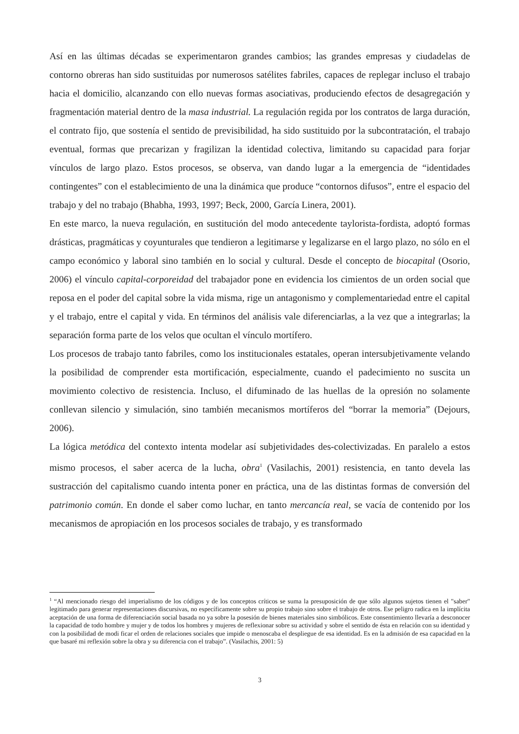Así en las últimas décadas se experimentaron grandes cambios; las grandes empresas y ciudadelas de contorno obreras han sido sustituidas por numerosos satélites fabriles, capaces de replegar incluso el trabajo hacia el domicilio, alcanzando con ello nuevas formas asociativas, produciendo efectos de desagregación y fragmentación material dentro de la masa industrial. La regulación regida por los contratos de larga duración, el contrato fijo, que sostenía el sentido de previsibilidad, ha sido sustituido por la subcontratación, el trabajo eventual, formas que precarizan y fragilizan la identidad colectiva, limitando su capacidad para forjar vínculos de largo plazo. Estos procesos, se observa, van dando lugar a la emergencia de “identidades contingentes” con el establecimiento de una la dinámica que produce “contornos difusos”, entre el espacio del trabajo y del no trabajo (Bhabha, 1993, 1997; Beck, 2000, García Linera, 2001).
En este marco, la nueva regulación, en sustitución del modo antecedente taylorista-fordista, adoptó formas drásticas, pragmáticas y coyunturales que tendieron a legitimarse y legalizarse en el largo plazo, no sólo en el campo económico y laboral sino también en lo social y cultural. Desde el concepto de biocapital (Osorio, 2006) el vínculo capital-corporeidad del trabajador pone en evidencia los cimientos de un orden social que reposa en el poder del capital sobre la vida misma, rige un antagonismo y complementariedad entre el capital y el trabajo, entre el capital y vida. En términos del análisis vale diferenciarlas, a la vez que a integrarlas; la separación forma parte de los velos que ocultan el vínculo mortífero.
Los procesos de trabajo tanto fabriles, como los institucionales estatales, operan intersubjetivamente velando la posibilidad de comprender esta mortificación, especialmente, cuando el padecimiento no suscita un movimiento colectivo de resistencia. Incluso, el difuminado de las huellas de la opresión no solamente conllevan silencio y simulación, sino también mecanismos mortíferos del “borrar la memoria” (Dejours, 2006).
La lógica metódica del contexto intenta modelar así subjetividades des-colectivizadas. En paralelo a estos mismo procesos, el saber acerca de la lucha, obra<sup>1</sup> (Vasilachis, 2001) resistencia, en tanto devela las sustracción del capitalismo cuando intenta poner en práctica, una de las distintas formas de conversión del patrimonio común. En donde el saber como luchar, en tanto mercancía real, se vacía de contenido por los mecanismos de apropiación en los procesos sociales de trabajo, y es transformado
<sup>1</sup> “Al mencionado riesgo del imperialismo de los códigos y de los conceptos críticos se suma la presuposición de que sólo algunos sujetos tienen el "saber" legitimado para generar representaciones discursivas, no específicamente sobre su propio trabajo sino sobre el trabajo de otros. Ese peligro radica en la implícita aceptación de una forma de diferenciación social basada no ya sobre la posesión de bienes materiales sino simbólicos. Este consentimiento llevaría a desconocer la capacidad de todo hombre y mujer y de todos los hombres y mujeres de reflexionar sobre su actividad y sobre el sentido de ésta en relación con su identidad y con la posibilidad de modi ficar el orden de relaciones sociales que impide o menoscaba el despliegue de esa identidad. Es en la admisión de esa capacidad en la que basaré mi reflexión sobre la obra y su diferencia con el trabajo”. (Vasilachis, 2001: 5)
3